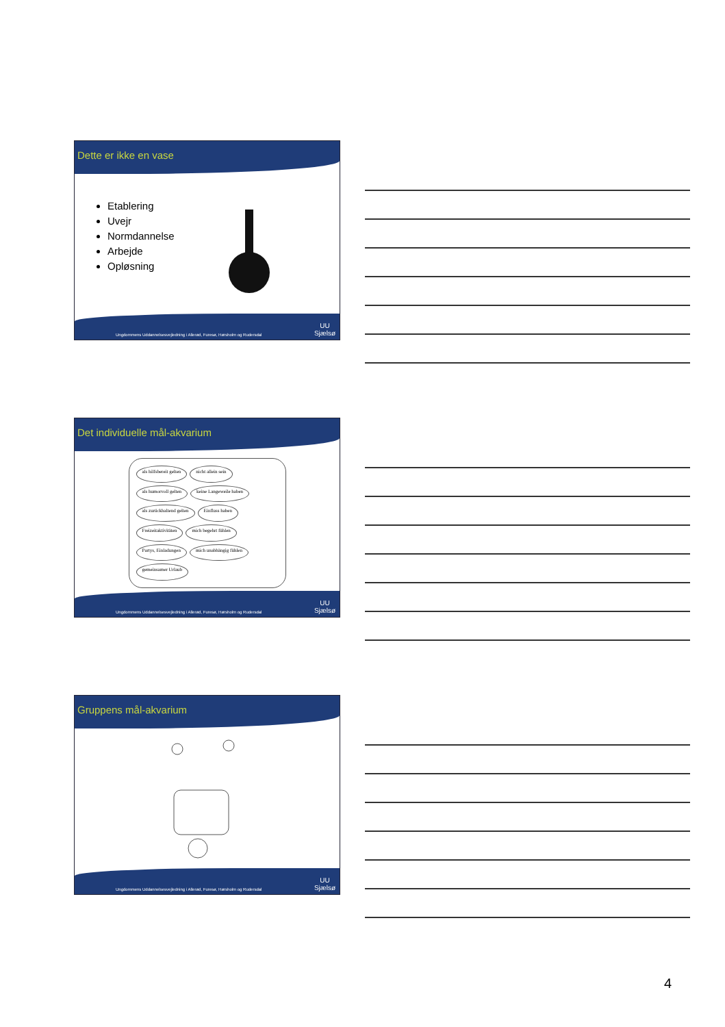Dette er ikke en vase
Etablering
Uvejr
Normdannelse
Arbejde
Opløsning
Ungdommens Uddannelsesvejledning i Allerød, Furesø, Hørsholm og Rudersdal UU
Sjælsø
Det individuelle mål-akvarium
als hilfsbereit gelten nicht allein sein als humorvoll gelten keine Langeweile haben als zurückhaltend gelten Einfluss haben Freizeitaktivitäten mich begehrt fühlen Partys, Einladungen mich unabhängig fühlen gemeinsamer Urlaub
Ungdommens Uddannelsesvejledning i Allerød, Furesø, Hørsholm og Rudersdal UU
Sjælsø
Gruppens mål-akvarium
Ungdommens Uddannelsesvejledning i Allerød, Furesø, Hørsholm og Rudersdal UU
Sjælsø
4